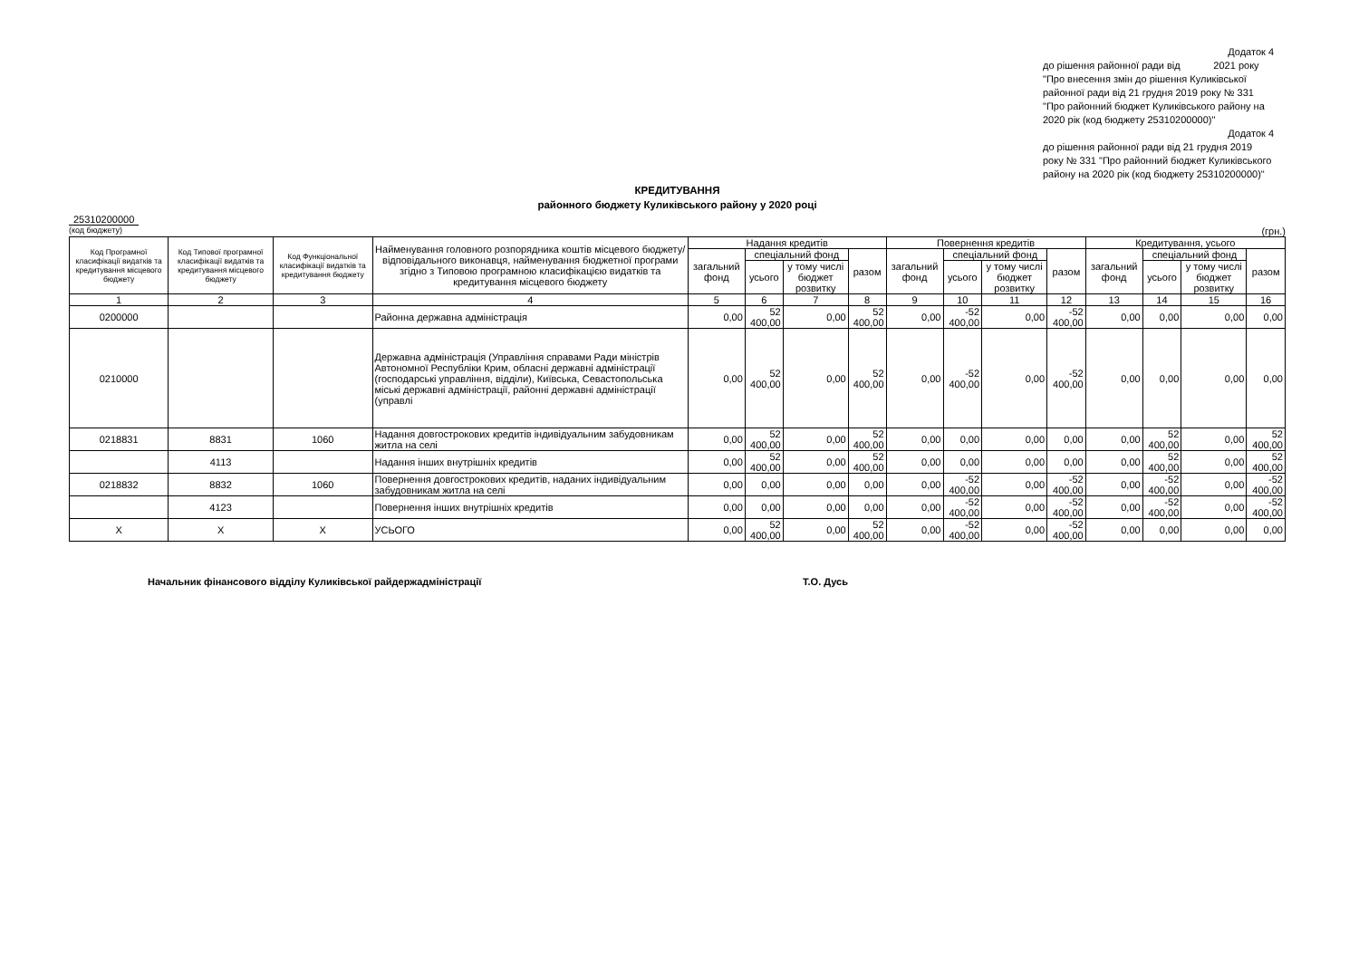Додаток 4
до рішення районної ради від 2021 року "Про внесення змін до рішення Куликівської районної ради від 21 грудня 2019 року № 331 "Про районний бюджет Куликівського району на 2020 рік (код бюджету 25310200000)"
Додаток 4
до рішення районної ради від 21 грудня 2019 року № 331 "Про районний бюджет Куликівського району на 2020 рік (код бюджету 25310200000)"
КРЕДИТУВАННЯ
районного бюджету Куликівського району у 2020 році
25310200000
(код бюджету) (грн.)
| Код Програмної класифікації видатків та кредитування місцевого бюджету | Код Типової програмної класифікації видатків та кредитування місцевого бюджету | Код Функціональної класифікації видатків та кредитування бюджету | Найменування головного розпорядника коштів місцевого бюджету/ відповідального виконавця, найменування бюджетної програми згідно з Типовою програмною класифікацією видатків та кредитування місцевого бюджету | Надання кредитів | | | | Повернення кредитів | | | | Кредитування, усього | | | |
| --- | --- | --- | --- | --- | --- | --- | --- | --- | --- | --- | --- | --- | --- | --- | --- |
| | | | | загальний фонд | спеціальний фонд | | разом | загальний фонд | спеціальний фонд | | разом | загальний фонд | спеціальний фонд | | разом |
| | | | | | усього | у тому числі бюджет розвитку | | | усього | у тому числі бюджет розвитку | | | усього | у тому числі бюджет розвитку | |
| 1 | 2 | 3 | 4 | 5 | 6 | 7 | 8 | 9 | 10 | 11 | 12 | 13 | 14 | 15 | 16 |
| 0200000 | | | Районна державна адміністрація | 0,00 | 52 400,00 | 0,00 | 52 400,00 | 0,00 | -52 400,00 | 0,00 | -52 400,00 | 0,00 | 0,00 | 0,00 | 0,00 |
| 0210000 | | | Державна адміністрація (Управління справами Ради міністрів Автономної Республіки Крим, обласні державні адміністрації (господарські управління, відділи), Київська, Севастопольська міські державні адміністрації, районні державні адміністрації (управлі | 0,00 | 52 400,00 | 0,00 | 52 400,00 | 0,00 | -52 400,00 | 0,00 | -52 400,00 | 0,00 | 0,00 | 0,00 | 0,00 |
| 0218831 | 8831 | 1060 | Надання довгострокових кредитів індивідуальним забудовникам житла на селі | 0,00 | 52 400,00 | 0,00 | 52 400,00 | 0,00 | 0,00 | 0,00 | 0,00 | 0,00 | 52 400,00 | 0,00 | 52 400,00 |
| | 4113 | | Надання інших внутрішніх кредитів | 0,00 | 52 400,00 | 0,00 | 52 400,00 | 0,00 | 0,00 | 0,00 | 0,00 | 0,00 | 52 400,00 | 0,00 | 52 400,00 |
| 0218832 | 8832 | 1060 | Повернення довгострокових кредитів, наданих індивідуальним забудовникам житла на селі | 0,00 | 0,00 | 0,00 | 0,00 | 0,00 | -52 400,00 | 0,00 | -52 400,00 | 0,00 | -52 400,00 | 0,00 | -52 400,00 |
| | 4123 | | Повернення інших внутрішніх кредитів | 0,00 | 0,00 | 0,00 | 0,00 | 0,00 | -52 400,00 | 0,00 | -52 400,00 | 0,00 | -52 400,00 | 0,00 | -52 400,00 |
| X | X | X | УСЬОГО | 0,00 | 52 400,00 | 0,00 | 52 400,00 | 0,00 | -52 400,00 | 0,00 | -52 400,00 | 0,00 | 0,00 | 0,00 | 0,00 |
Начальник фінансового відділу Куликівської райдержадміністрації Т.О. Дусь